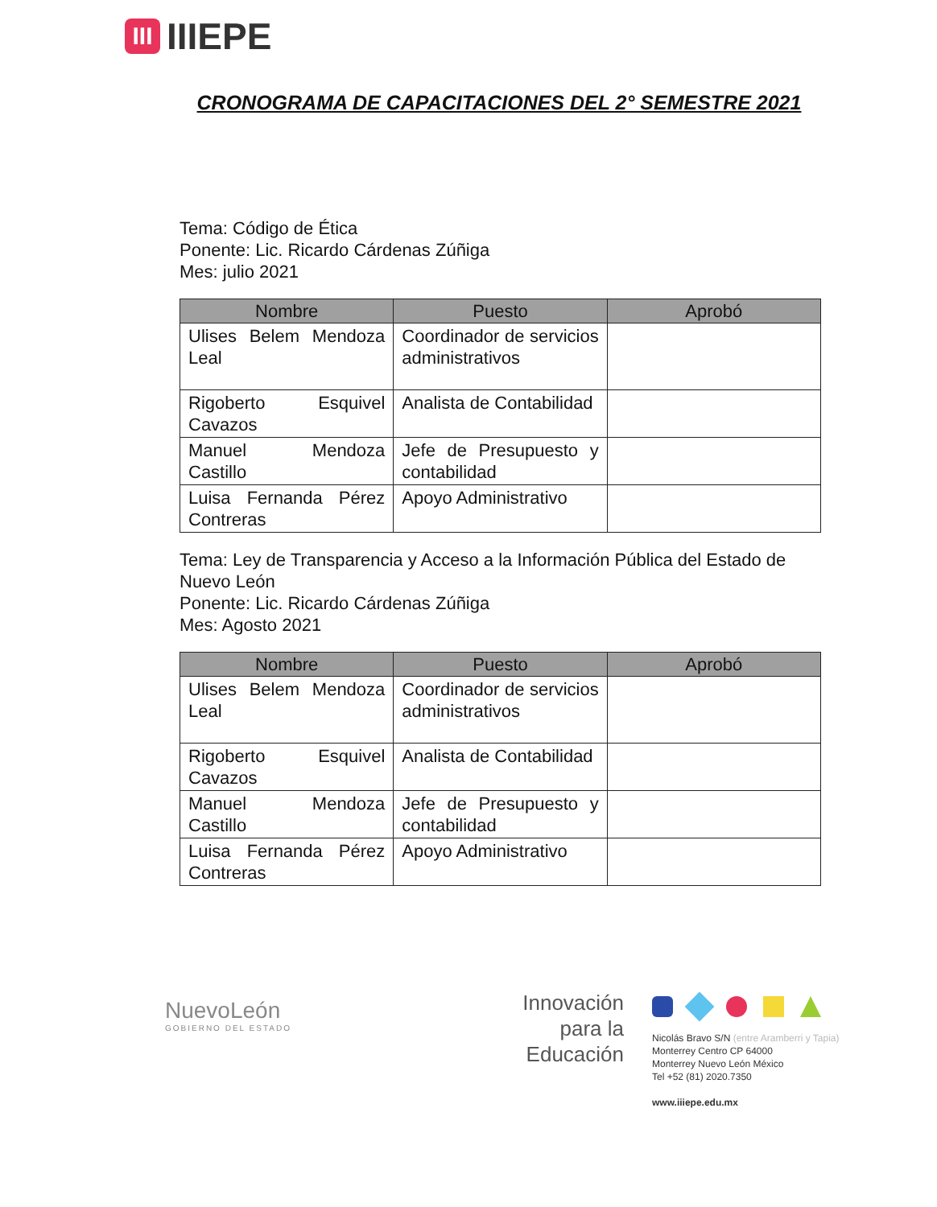III
IIIEPE
CRONOGRAMA DE CAPACITACIONES DEL 2° SEMESTRE 2021
Tema: Código de Ética
Ponente: Lic. Ricardo Cárdenas Zúñiga
Mes: julio 2021
| Nombre | Puesto | Aprobó |
| --- | --- | --- |
| Ulises Belem Mendoza Leal | Coordinador de servicios administrativos | |
| Rigoberto Esquivel Cavazos | Analista de Contabilidad | |
| Manuel Mendoza Castillo | Jefe de Presupuesto y contabilidad | |
| Luisa Fernanda Pérez Contreras | Apoyo Administrativo | |
Tema: Ley de Transparencia y Acceso a la Información Pública del Estado de Nuevo León
Ponente: Lic. Ricardo Cárdenas Zúñiga
Mes: Agosto 2021
| Nombre | Puesto | Aprobó |
| --- | --- | --- |
| Ulises Belem Mendoza Leal | Coordinador de servicios administrativos | |
| Rigoberto Esquivel Cavazos | Analista de Contabilidad | |
| Manuel Mendoza Castillo | Jefe de Presupuesto y contabilidad | |
| Luisa Fernanda Pérez Contreras | Apoyo Administrativo | |
NuevoLeón
GOBIERNO DEL ESTADO
Innovación para la Educación
Nicolás Bravo S/N (entre Aramberri y Tapia)
Monterrey Centro CP 64000
Monterrey Nuevo León México
Tel +52 (81) 2020.7350
www.iiiepe.edu.mx